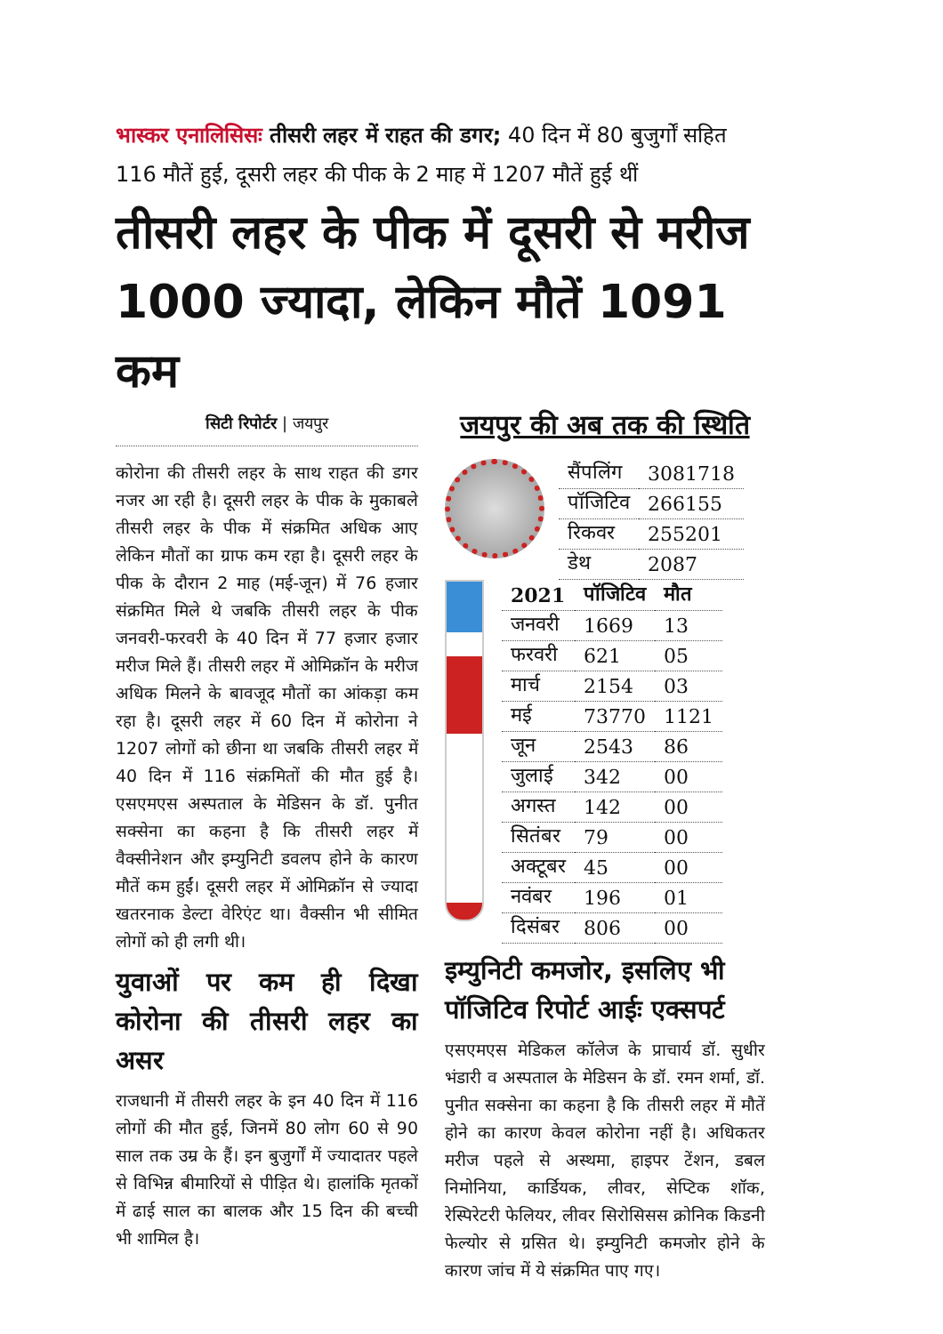भास्कर एनालिसिसः तीसरी लहर में राहत की डगर; 40 दिन में 80 बुजुर्गों सहित 116 मौतें हुई, दूसरी लहर की पीक के 2 माह में 1207 मौतें हुई थीं
तीसरी लहर के पीक में दूसरी से मरीज 1000 ज्यादा, लेकिन मौतें 1091 कम
सिटी रिपोर्टर | जयपुर
कोरोना की तीसरी लहर के साथ राहत की डगर नजर आ रही है। दूसरी लहर के पीक के मुकाबले तीसरी लहर के पीक में संक्रमित अधिक आए लेकिन मौतों का ग्राफ कम रहा है। दूसरी लहर के पीक के दौरान 2 माह (मई-जून) में 76 हजार संक्रमित मिले थे जबकि तीसरी लहर के पीक जनवरी-फरवरी के 40 दिन में 77 हजार हजार मरीज मिले हैं। तीसरी लहर में ओमिक्रॉन के मरीज अधिक मिलने के बावजूद मौतों का आंकड़ा कम रहा है। दूसरी लहर में 60 दिन में कोरोना ने 1207 लोगों को छीना था जबकि तीसरी लहर में 40 दिन में 116 संक्रमितों की मौत हुई है। एसएमएस अस्पताल के मेडिसन के डॉ. पुनीत सक्सेना का कहना है कि तीसरी लहर में वैक्सीनेशन और इम्युनिटी डवलप होने के कारण मौतें कम हुईं। दूसरी लहर में ओमिक्रॉन से ज्यादा खतरनाक डेल्टा वेरिएंट था। वैक्सीन भी सीमित लोगों को ही लगी थी।
युवाओं पर कम ही दिखा कोरोना की तीसरी लहर का असर
राजधानी में तीसरी लहर के इन 40 दिन में 116 लोगों की मौत हुई, जिनमें 80 लोग 60 से 90 साल तक उम्र के हैं। इन बुजुर्गों में ज्यादातर पहले से विभिन्न बीमारियों से पीड़ित थे। हालांकि मृतकों में ढाई साल का बालक और 15 दिन की बच्ची भी शामिल है।
जयपुर की अब तक की स्थिति
| सैंपलिंग | 3081718 |
| पॉजिटिव | 266155 |
| रिकवर | 255201 |
| डेथ | 2087 |
| 2021 | पॉजिटिव | मौत |
| --- | --- | --- |
| जनवरी | 1669 | 13 |
| फरवरी | 621 | 05 |
| मार्च | 2154 | 03 |
| मई | 73770 | 1121 |
| जून | 2543 | 86 |
| जुलाई | 342 | 00 |
| अगस्त | 142 | 00 |
| सितंबर | 79 | 00 |
| अक्टूबर | 45 | 00 |
| नवंबर | 196 | 01 |
| दिसंबर | 806 | 00 |
इम्युनिटी कमजोर, इसलिए भी पॉजिटिव रिपोर्ट आईः एक्सपर्ट
एसएमएस मेडिकल कॉलेज के प्राचार्य डॉ. सुधीर भंडारी व अस्पताल के मेडिसन के डॉ. रमन शर्मा, डॉ. पुनीत सक्सेना का कहना है कि तीसरी लहर में मौतें होने का कारण केवल कोरोना नहीं है। अधिकतर मरीज पहले से अस्थमा, हाइपर टेंशन, डबल निमोनिया, कार्डियक, लीवर, सेप्टिक शॉक, रेस्पिरेटरी फेलियर, लीवर सिरोसिसस क्रोनिक किडनी फेल्योर से ग्रसित थे। इम्युनिटी कमजोर होने के कारण जांच में ये संक्रमित पाए गए।